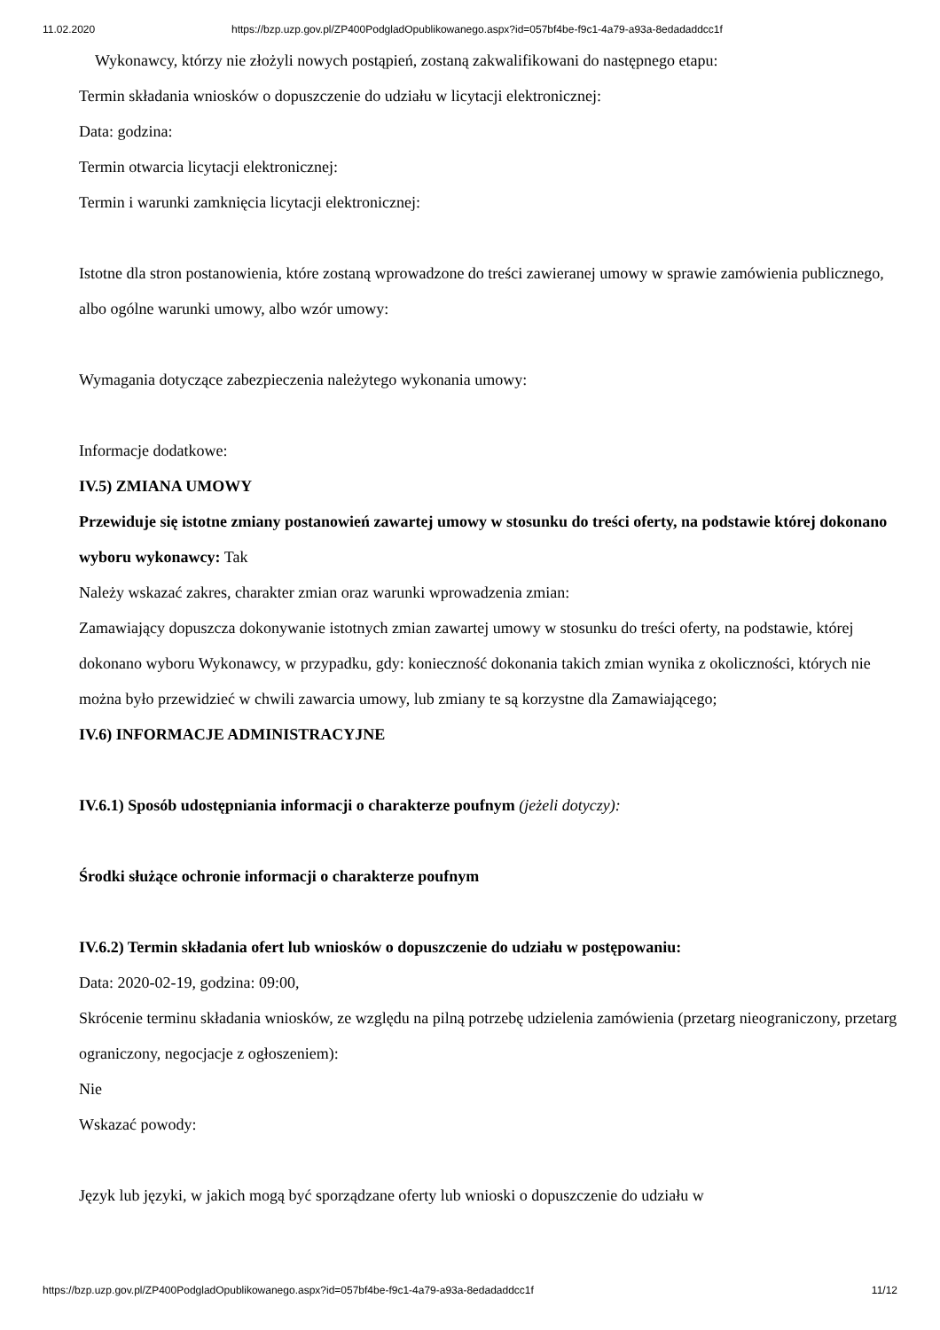11.02.2020 https://bzp.uzp.gov.pl/ZP400PodgladOpublikowanego.aspx?id=057bf4be-f9c1-4a79-a93a-8edadaddcc1f
Wykonawcy, którzy nie złożyli nowych postąpień, zostaną zakwalifikowani do następnego etapu:
Termin składania wniosków o dopuszczenie do udziału w licytacji elektronicznej:
Data: godzina:
Termin otwarcia licytacji elektronicznej:
Termin i warunki zamknięcia licytacji elektronicznej:
Istotne dla stron postanowienia, które zostaną wprowadzone do treści zawieranej umowy w sprawie zamówienia publicznego, albo ogólne warunki umowy, albo wzór umowy:
Wymagania dotyczące zabezpieczenia należytego wykonania umowy:
Informacje dodatkowe:
IV.5) ZMIANA UMOWY
Przewiduje się istotne zmiany postanowień zawartej umowy w stosunku do treści oferty, na podstawie której dokonano wyboru wykonawcy: Tak
Należy wskazać zakres, charakter zmian oraz warunki wprowadzenia zmian:
Zamawiający dopuszcza dokonywanie istotnych zmian zawartej umowy w stosunku do treści oferty, na podstawie, której dokonano wyboru Wykonawcy, w przypadku, gdy: konieczność dokonania takich zmian wynika z okoliczności, których nie można było przewidzieć w chwili zawarcia umowy, lub zmiany te są korzystne dla Zamawiającego;
IV.6) INFORMACJE ADMINISTRACYJNE
IV.6.1) Sposób udostępniania informacji o charakterze poufnym (jeżeli dotyczy):
Środki służące ochronie informacji o charakterze poufnym
IV.6.2) Termin składania ofert lub wniosków o dopuszczenie do udziału w postępowaniu:
Data: 2020-02-19, godzina: 09:00,
Skrócenie terminu składania wniosków, ze względu na pilną potrzebę udzielenia zamówienia (przetarg nieograniczony, przetarg ograniczony, negocjacje z ogłoszeniem):
Nie
Wskazać powody:
Język lub języki, w jakich mogą być sporządzane oferty lub wnioski o dopuszczenie do udziału w
https://bzp.uzp.gov.pl/ZP400PodgladOpublikowanego.aspx?id=057bf4be-f9c1-4a79-a93a-8edadaddcc1f 11/12